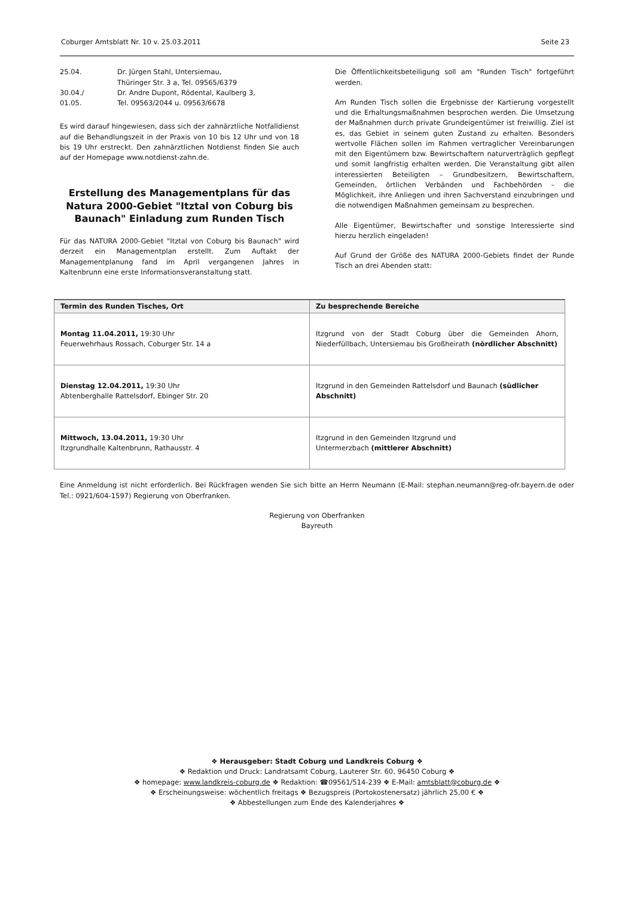Coburger Amtsblatt Nr. 10 v. 25.03.2011 Seite 23
| 25.04. | Dr. Jürgen Stahl, Untersiemau, Thüringer Str. 3 a, Tel. 09565/6379 |
| 30.04./ 01.05. | Dr. Andre Dupont, Rödental, Kaulberg 3, Tel. 09563/2044 u. 09563/6678 |
Es wird darauf hingewiesen, dass sich der zahnärztliche Notfalldienst auf die Behandlungszeit in der Praxis von 10 bis 12 Uhr und von 18 bis 19 Uhr erstreckt. Den zahnärztlichen Notdienst finden Sie auch auf der Homepage www.notdienst-zahn.de.
Erstellung des Managementplans für das Natura 2000-Gebiet "Itztal von Coburg bis Baunach" Einladung zum Runden Tisch
Für das NATURA 2000-Gebiet "Itztal von Coburg bis Baunach" wird derzeit ein Managementplan erstellt. Zum Auftakt der Managementplanung fand im April vergangenen Jahres in Kaltenbrunn eine erste Informationsveranstaltung statt.
Die Öffentlichkeitsbeteiligung soll am "Runden Tisch" fortgeführt werden.
Am Runden Tisch sollen die Ergebnisse der Kartierung vorgestellt und die Erhaltungsmaßnahmen besprochen werden. Die Umsetzung der Maßnahmen durch private Grundeigentümer ist freiwillig. Ziel ist es, das Gebiet in seinem guten Zustand zu erhalten. Besonders wertvolle Flächen sollen im Rahmen vertraglicher Vereinbarungen mit den Eigentümern bzw. Bewirtschaftern naturverträglich gepflegt und somit langfristig erhalten werden. Die Veranstaltung gibt allen interessierten Beteiligten – Grundbesitzern, Bewirtschaftern, Gemeinden, örtlichen Verbänden und Fachbehörden – die Möglichkeit, ihre Anliegen und ihren Sachverstand einzubringen und die notwendigen Maßnahmen gemeinsam zu besprechen.
Alle Eigentümer, Bewirtschafter und sonstige Interessierte sind hierzu herzlich eingeladen!
Auf Grund der Größe des NATURA 2000-Gebiets findet der Runde Tisch an drei Abenden statt:
| Termin des Runden Tisches, Ort | Zu besprechende Bereiche |
| --- | --- |
| Montag 11.04.2011, 19:30 Uhr Feuerwehrhaus Rossach, Coburger Str. 14 a | Itzgrund von der Stadt Coburg über die Gemeinden Ahorn, Niederfüllbach, Untersiemau bis Großheirath (nördlicher Abschnitt) |
| Dienstag 12.04.2011, 19:30 Uhr Abtenberghalle Rattelsdorf, Ebinger Str. 20 | Itzgrund in den Gemeinden Rattelsdorf und Baunach (südlicher Abschnitt) |
| Mittwoch, 13.04.2011, 19:30 Uhr Itzgrundhalle Kaltenbrunn, Rathausstr. 4 | Itzgrund in den Gemeinden Itzgrund und Untermerzbach (mittlerer Abschnitt) |
Eine Anmeldung ist nicht erforderlich. Bei Rückfragen wenden Sie sich bitte an Herrn Neumann (E-Mail: stephan.neumann@reg-ofr.bayern.de oder Tel.: 0921/604-1597) Regierung von Oberfranken.
Regierung von Oberfranken
Bayreuth
❖ Herausgeber: Stadt Coburg und Landkreis Coburg ❖
❖ Redaktion und Druck: Landratsamt Coburg, Lauterer Str. 60, 96450 Coburg ❖
❖ homepage: www.landkreis-coburg.de ❖ Redaktion: ☎09561/514-239 ❖ E-Mail: amtsblatt@coburg.de ❖
❖ Erscheinungsweise: wöchentlich freitags ❖ Bezugspreis (Portokostenersatz) jährlich 25,00 € ❖
❖ Abbestellungen zum Ende des Kalenderjahres ❖